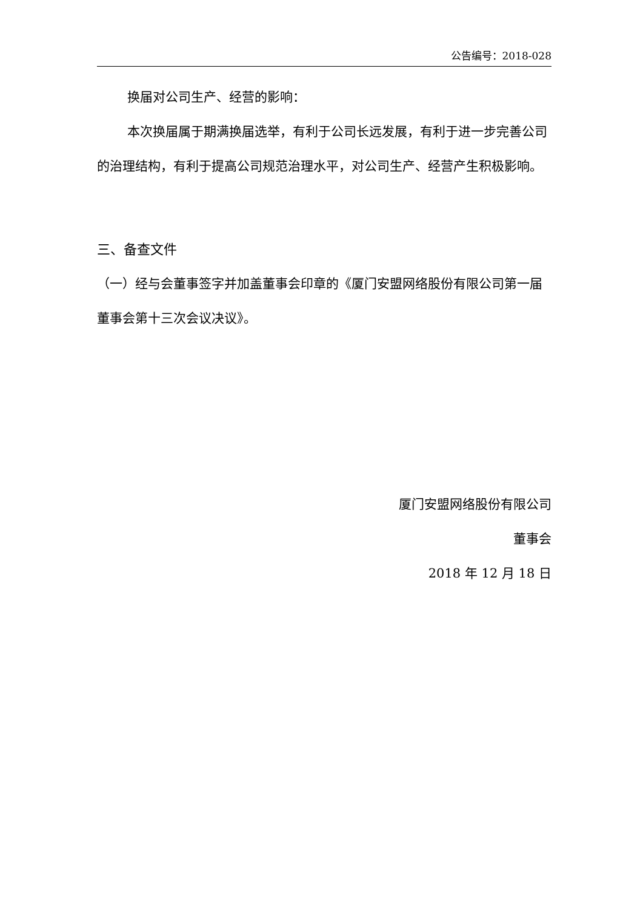公告编号：2018-028
换届对公司生产、经营的影响：
本次换届属于期满换届选举，有利于公司长远发展，有利于进一步完善公司的治理结构，有利于提高公司规范治理水平，对公司生产、经营产生积极影响。
三、备查文件
（一）经与会董事签字并加盖董事会印章的《厦门安盟网络股份有限公司第一届董事会第十三次会议决议》。
厦门安盟网络股份有限公司
董事会
2018 年 12 月 18 日